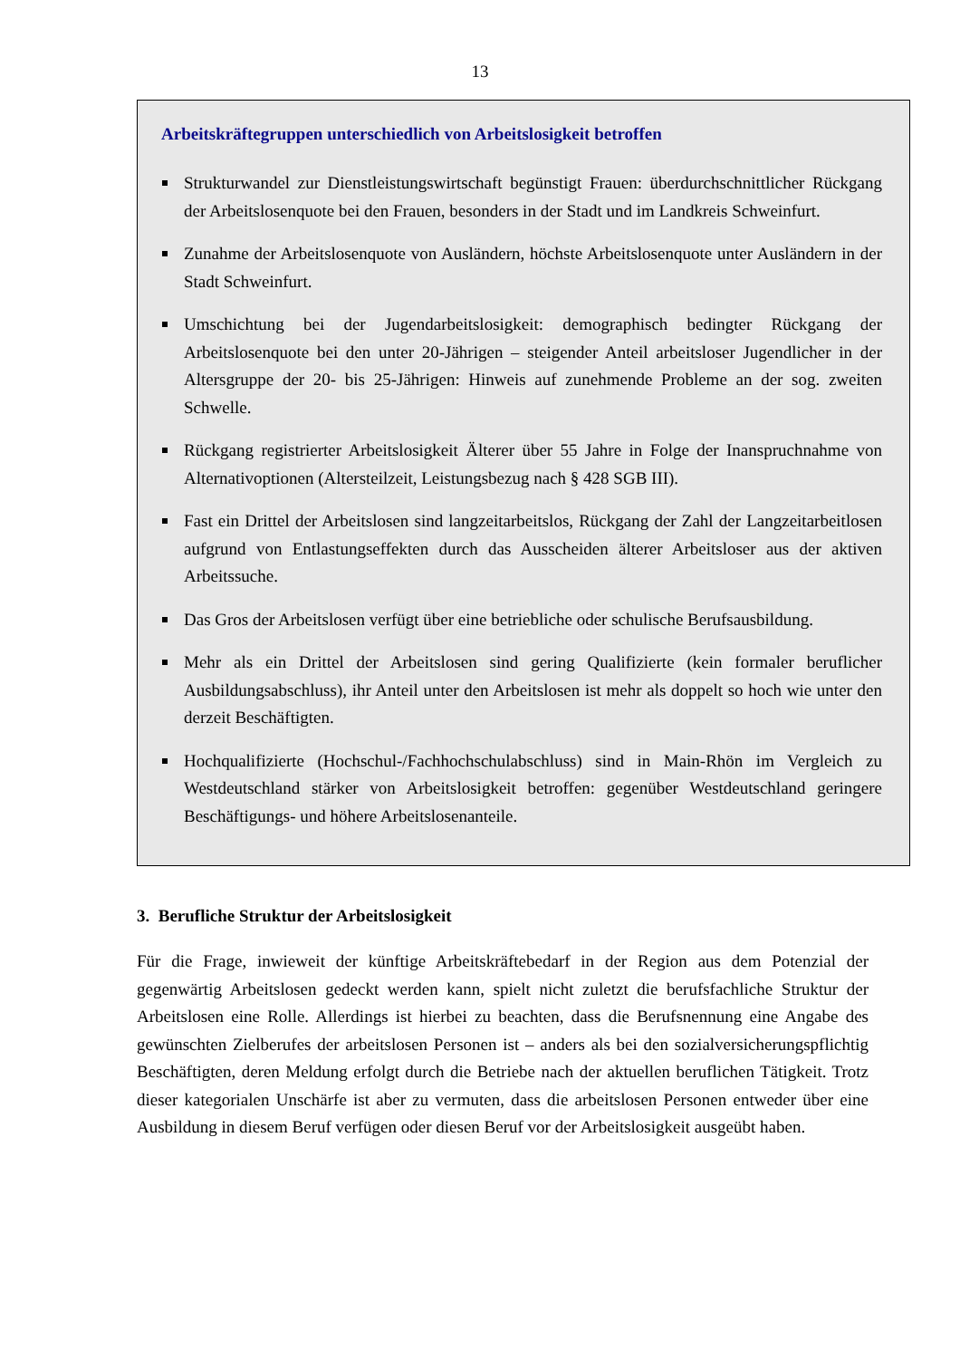13
Arbeitskräftegruppen unterschiedlich von Arbeitslosigkeit betroffen
Strukturwandel zur Dienstleistungswirtschaft begünstigt Frauen: überdurchschnittlicher Rückgang der Arbeitslosenquote bei den Frauen, besonders in der Stadt und im Landkreis Schweinfurt.
Zunahme der Arbeitslosenquote von Ausländern, höchste Arbeitslosenquote unter Ausländern in der Stadt Schweinfurt.
Umschichtung bei der Jugendarbeitslosigkeit: demographisch bedingter Rückgang der Arbeitslosenquote bei den unter 20-Jährigen – steigender Anteil arbeitsloser Jugendlicher in der Altersgruppe der 20- bis 25-Jährigen: Hinweis auf zunehmende Probleme an der sog. zweiten Schwelle.
Rückgang registrierter Arbeitslosigkeit Älterer über 55 Jahre in Folge der Inanspruchnahme von Alternativoptionen (Altersteilzeit, Leistungsbezug nach § 428 SGB III).
Fast ein Drittel der Arbeitslosen sind langzeitarbeitslos, Rückgang der Zahl der Langzeitarbeitlosen aufgrund von Entlastungseffekten durch das Ausscheiden älterer Arbeitsloser aus der aktiven Arbeitssuche.
Das Gros der Arbeitslosen verfügt über eine betriebliche oder schulische Berufsausbildung.
Mehr als ein Drittel der Arbeitslosen sind gering Qualifizierte (kein formaler beruflicher Ausbildungsabschluss), ihr Anteil unter den Arbeitslosen ist mehr als doppelt so hoch wie unter den derzeit Beschäftigten.
Hochqualifizierte (Hochschul-/Fachhochschulabschluss) sind in Main-Rhön im Vergleich zu Westdeutschland stärker von Arbeitslosigkeit betroffen: gegenüber Westdeutschland geringere Beschäftigungs- und höhere Arbeitslosenanteile.
3. Berufliche Struktur der Arbeitslosigkeit
Für die Frage, inwieweit der künftige Arbeitskräftebedarf in der Region aus dem Potenzial der gegenwärtig Arbeitslosen gedeckt werden kann, spielt nicht zuletzt die berufsfachliche Struktur der Arbeitslosen eine Rolle. Allerdings ist hierbei zu beachten, dass die Berufsnennung eine Angabe des gewünschten Zielberufes der arbeitslosen Personen ist – anders als bei den sozialversicherungspflichtig Beschäftigten, deren Meldung erfolgt durch die Betriebe nach der aktuellen beruflichen Tätigkeit. Trotz dieser kategorialen Unschärfe ist aber zu vermuten, dass die arbeitslosen Personen entweder über eine Ausbildung in diesem Beruf verfügen oder diesen Beruf vor der Arbeitslosigkeit ausgeübt haben.